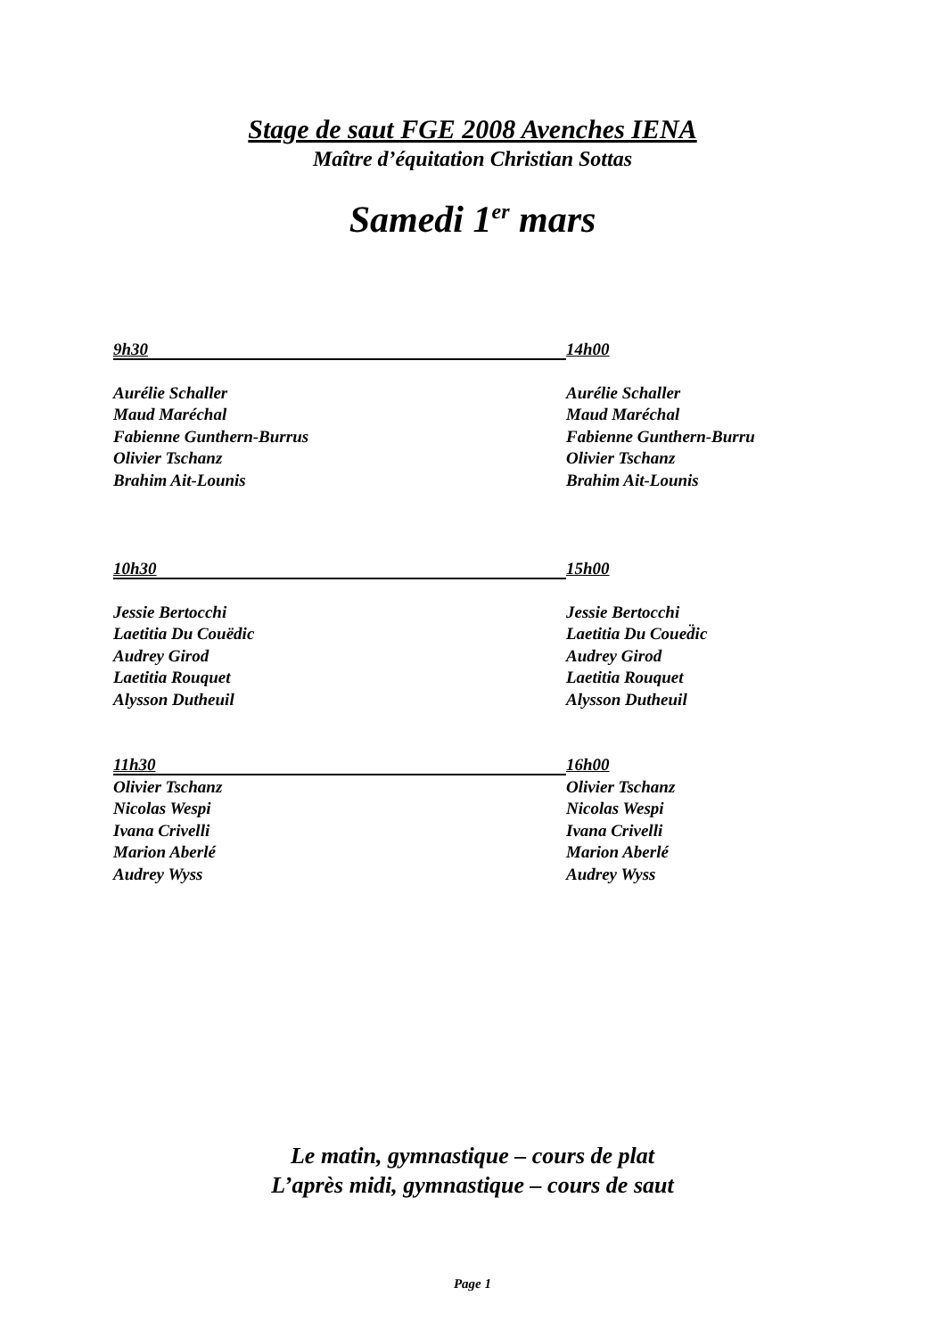Stage de saut FGE 2008 Avenches IENA
Maître d’équitation Christian Sottas
Samedi 1<sup>er</sup> mars
9h30
14h00
Aurélie Schaller Aurélie Schaller
Maud Maréchal Maud Maréchal
Fabienne Gunthern-Burrus Fabienne Gunthern-Burru
Olivier Tschanz Olivier Tschanz
Brahim Ait-Lounis Brahim Ait-Lounis
10h30
15h00
Jessie Bertocchi Jessie Bertocchi
Laetitia Du Couëdic Laetitia Du Coued̈ic
Audrey Girod Audrey Girod
Laetitia Rouquet Laetitia Rouquet
Alysson Dutheuil Alysson Dutheuil
11h30
16h00
Olivier Tschanz Olivier Tschanz
Nicolas Wespi Nicolas Wespi
Ivana Crivelli Ivana Crivelli
Marion Aberlé Marion Aberlé
Audrey Wyss Audrey Wyss
Le matin, gymnastique – cours de plat
L’après midi, gymnastique – cours de saut
Page 1